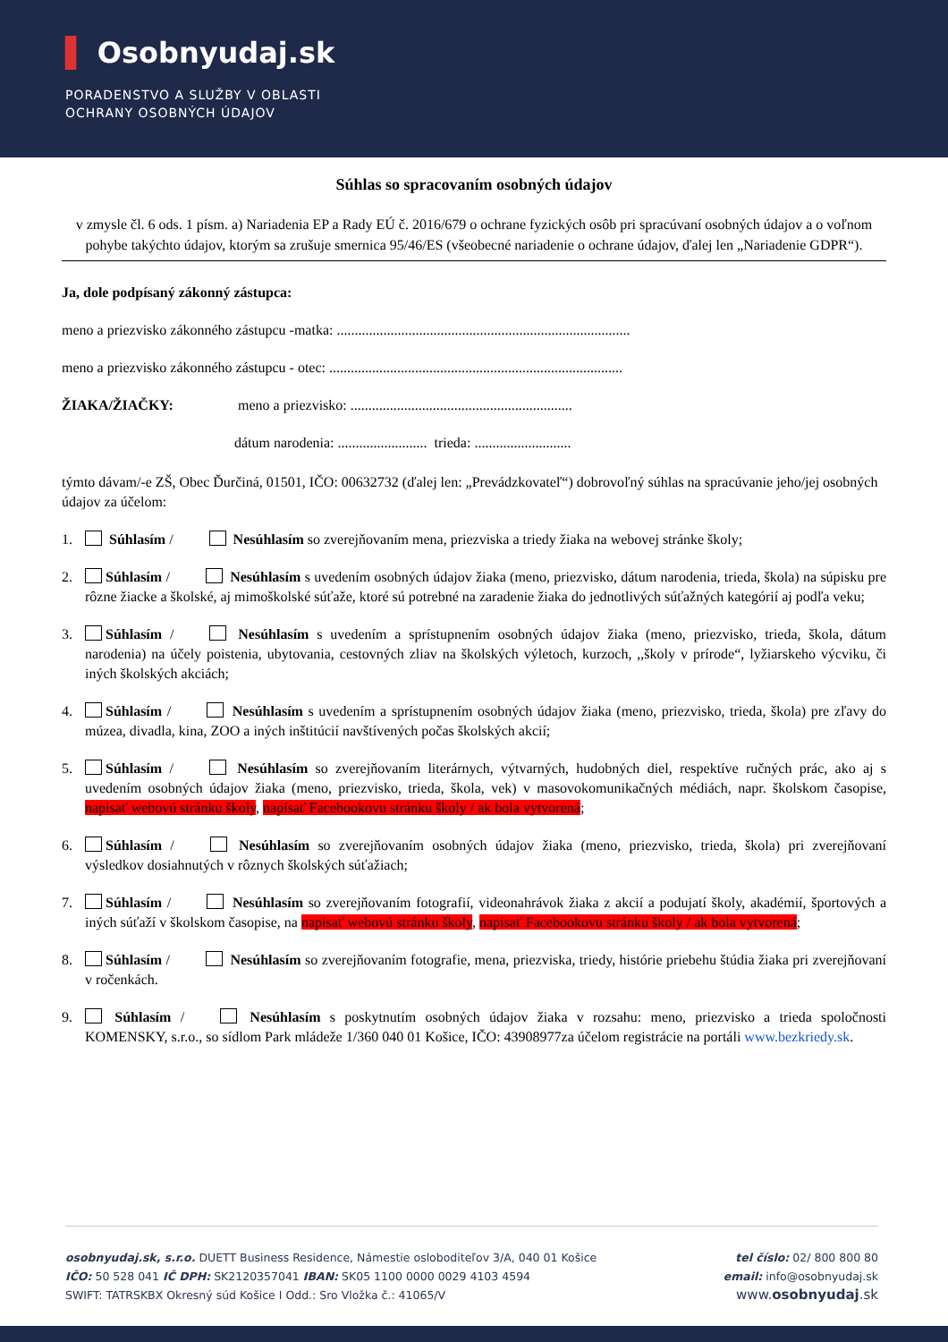▌ Osobnyudaj.sk
PORADENSTVO A SLUŽBY V OBLASTI
OCHRANY OSOBNÝCH ÚDAJOV
Súhlas so spracovaním osobných údajov
v zmysle čl. 6 ods. 1 písm. a) Nariadenia EP a Rady EÚ č. 2016/679 o ochrane fyzických osôb pri spracúvaní osobných údajov a o voľnom pohybe takýchto údajov, ktorým sa zrušuje smernica 95/46/ES (všeobecné nariadenie o ochrane údajov, ďalej len „Nariadenie GDPR“).
Ja, dole podpísaný zákonný zástupca:
meno a priezvisko zákonného zástupcu -matka: ..................................................................................
meno a priezvisko zákonného zástupcu - otec: ..................................................................................
ŽIAKA/ŽIAČKY: meno a priezvisko: ..............................................................
dátum narodenia: ......................... trieda: ...........................
týmto dávam/-e ZŠ, Obec Ďurčiná, 01501, IČO: 00632732 (ďalej len: „Prevádzkovateľ“) dobrovoľný súhlas na spracúvanie jeho/jej osobných údajov za účelom:
1. Súhlasím / Nesúhlasím so zverejňovaním mena, priezviska a triedy žiaka na webovej stránke školy;
2. Súhlasím / Nesúhlasím s uvedením osobných údajov žiaka (meno, priezvisko, dátum narodenia, trieda, škola) na súpisku pre rôzne žiacke a školské, aj mimoškolské súťaže, ktoré sú potrebné na zaradenie žiaka do jednotlivých súťažných kategórií aj podľa veku;
3. Súhlasím / Nesúhlasím s uvedením a sprístupnením osobných údajov žiaka (meno, priezvisko, trieda, škola, dátum narodenia) na účely poistenia, ubytovania, cestovných zliav na školských výletoch, kurzoch, ,,školy v prírode“, lyžiarskeho výcviku, či iných školských akciách;
4. Súhlasím / Nesúhlasím s uvedením a sprístupnením osobných údajov žiaka (meno, priezvisko, trieda, škola) pre zľavy do múzea, divadla, kina, ZOO a iných inštitúcií navštívených počas školských akcií;
5. Súhlasím / Nesúhlasím so zverejňovaním literárnych, výtvarných, hudobných diel, respektíve ručných prác, ako aj s uvedením osobných údajov žiaka (meno, priezvisko, trieda, škola, vek) v masovokomunikačných médiách, napr. školskom časopise, napísať webovú stránku školy, napísať Facebookovu stránku školy / ak bola vytvorená;
6. Súhlasím / Nesúhlasím so zverejňovaním osobných údajov žiaka (meno, priezvisko, trieda, škola) pri zverejňovaní výsledkov dosiahnutých v rôznych školských súťažiach;
7. Súhlasím / Nesúhlasím so zverejňovaním fotografií, videonahrávok žiaka z akcií a podujatí školy, akadémií, športových a iných súťaží v školskom časopise, na napísať webovú stránku školy, napísať Facebookovu stránku školy / ak bola vytvorená;
8. Súhlasím / Nesúhlasím so zverejňovaním fotografie, mena, priezviska, triedy, histórie priebehu štúdia žiaka pri zverejňovaní v ročenkách.
9. Súhlasím / Nesúhlasím s poskytnutím osobných údajov žiaka v rozsahu: meno, priezvisko a trieda spoločnosti KOMENSKY, s.r.o., so sídlom Park mládeže 1/360 040 01 Košice, IČO: 43908977za účelom registrácie na portáli www.bezkriedy.sk.
osobnyudaj.sk, s.r.o. DUETT Business Residence, Námestie osloboditeľov 3/A, 040 01 Košice
IČO: 50 528 041 IČ DPH: SK2120357041 IBAN: SK05 1100 0000 0029 4103 4594
SWIFT: TATRSKBX Okresný súd Košice I Odd.: Sro Vložka č.: 41065/V
tel číslo: 02/ 800 800 80
email: info@osobnyudaj.sk
www.osobnyudaj.sk